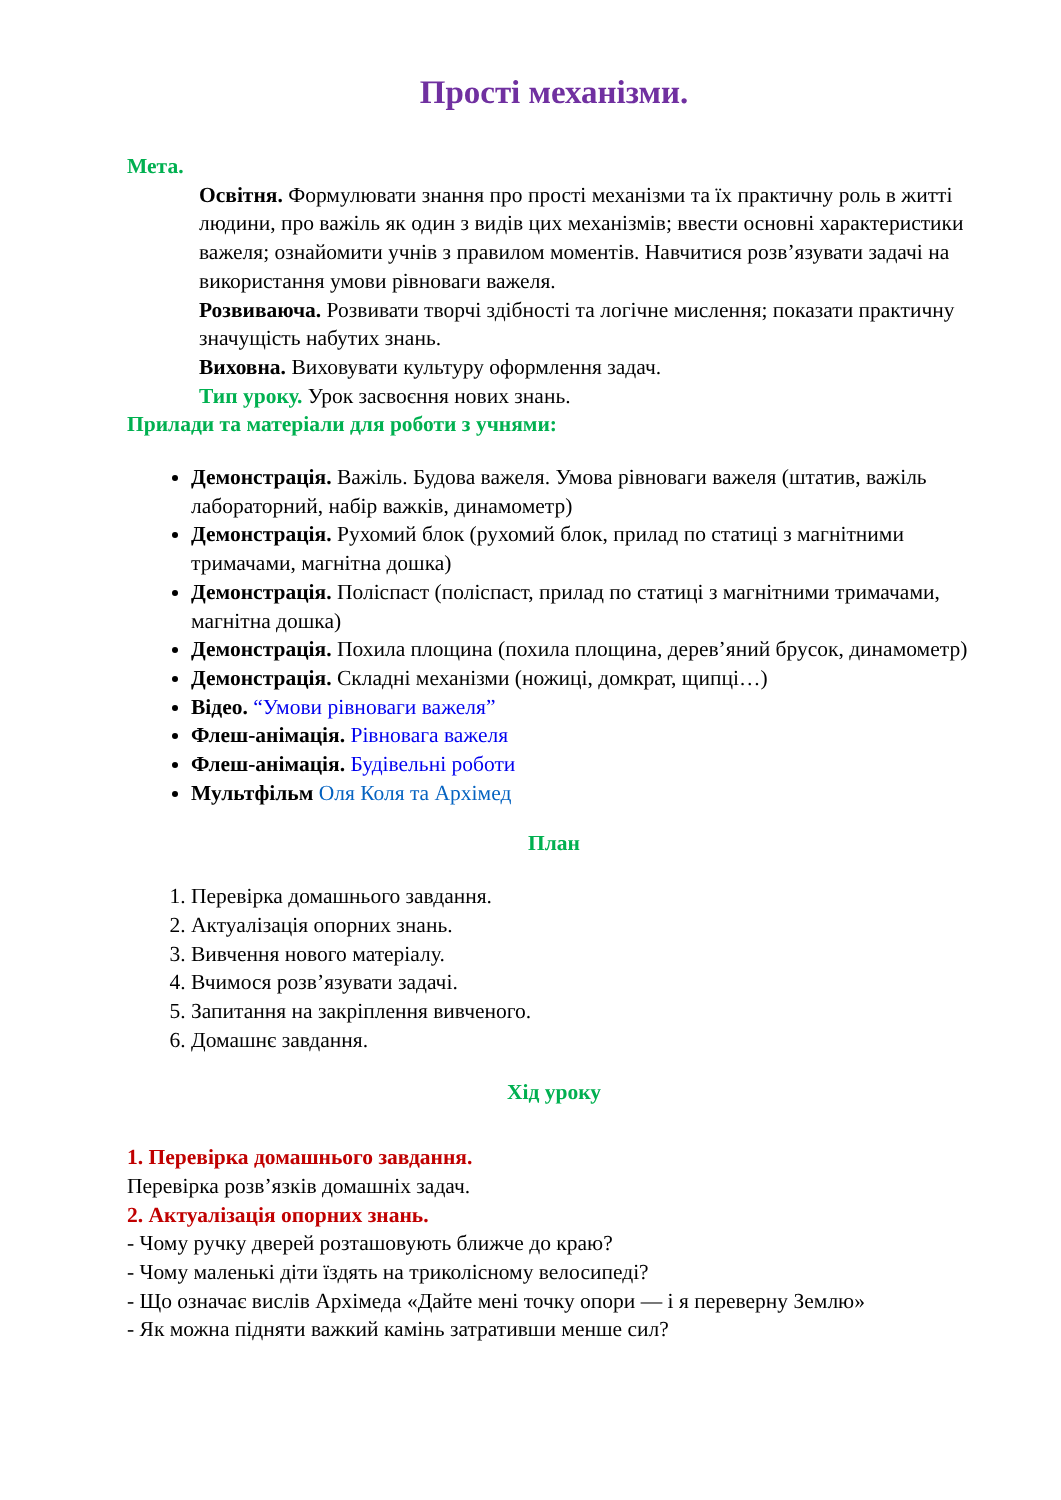Прості механізми.
Мета.
Освітня. Формулювати знання про прості механізми та їх практичну роль в житті людини, про важіль як один з видів цих механізмів; ввести основні характеристики важеля; ознайомити учнів з правилом моментів. Навчитися розв’язувати задачі на використання умови рівноваги важеля.
Розвиваюча. Розвивати творчі здібності та логічне мислення; показати практичну значущість набутих знань.
Виховна. Виховувати культуру оформлення задач.
Тип уроку. Урок засвоєння нових знань.
Прилади та матеріали для роботи з учнями:
Демонстрація. Важіль. Будова важеля. Умова рівноваги важеля (штатив, важіль лабораторний, набір важків, динамометр)
Демонстрація. Рухомий блок (рухомий блок, прилад по статиці з магнітними тримачами, магнітна дошка)
Демонстрація. Поліспаст (поліспаст, прилад по статиці з магнітними тримачами, магнітна дошка)
Демонстрація. Похила площина (похила площина, дерев’яний брусок, динамометр)
Демонстрація. Складні механізми (ножиці, домкрат, щипці…)
Відео. “Умови рівноваги важеля”
Флеш-анімація. Рівновага важеля
Флеш-анімація. Будівельні роботи
Мультфільм Оля Коля та Архімед
План
1. Перевірка домашнього завдання.
2. Актуалізація опорних знань.
3. Вивчення нового матеріалу.
4. Вчимося розв’язувати задачі.
5. Запитання на закріплення вивченого.
6. Домашнє завдання.
Хід уроку
1. Перевірка домашнього завдання.
Перевірка розв’язків домашніх задач.
2. Актуалізація опорних знань.
- Чому ручку дверей розташовують ближче до краю?
- Чому маленькі діти їздять на триколісному велосипеді?
- Що означає вислів Архімеда «Дайте мені точку опори — і я переверну Землю»
- Як можна підняти важкий камінь затративши менше сил?